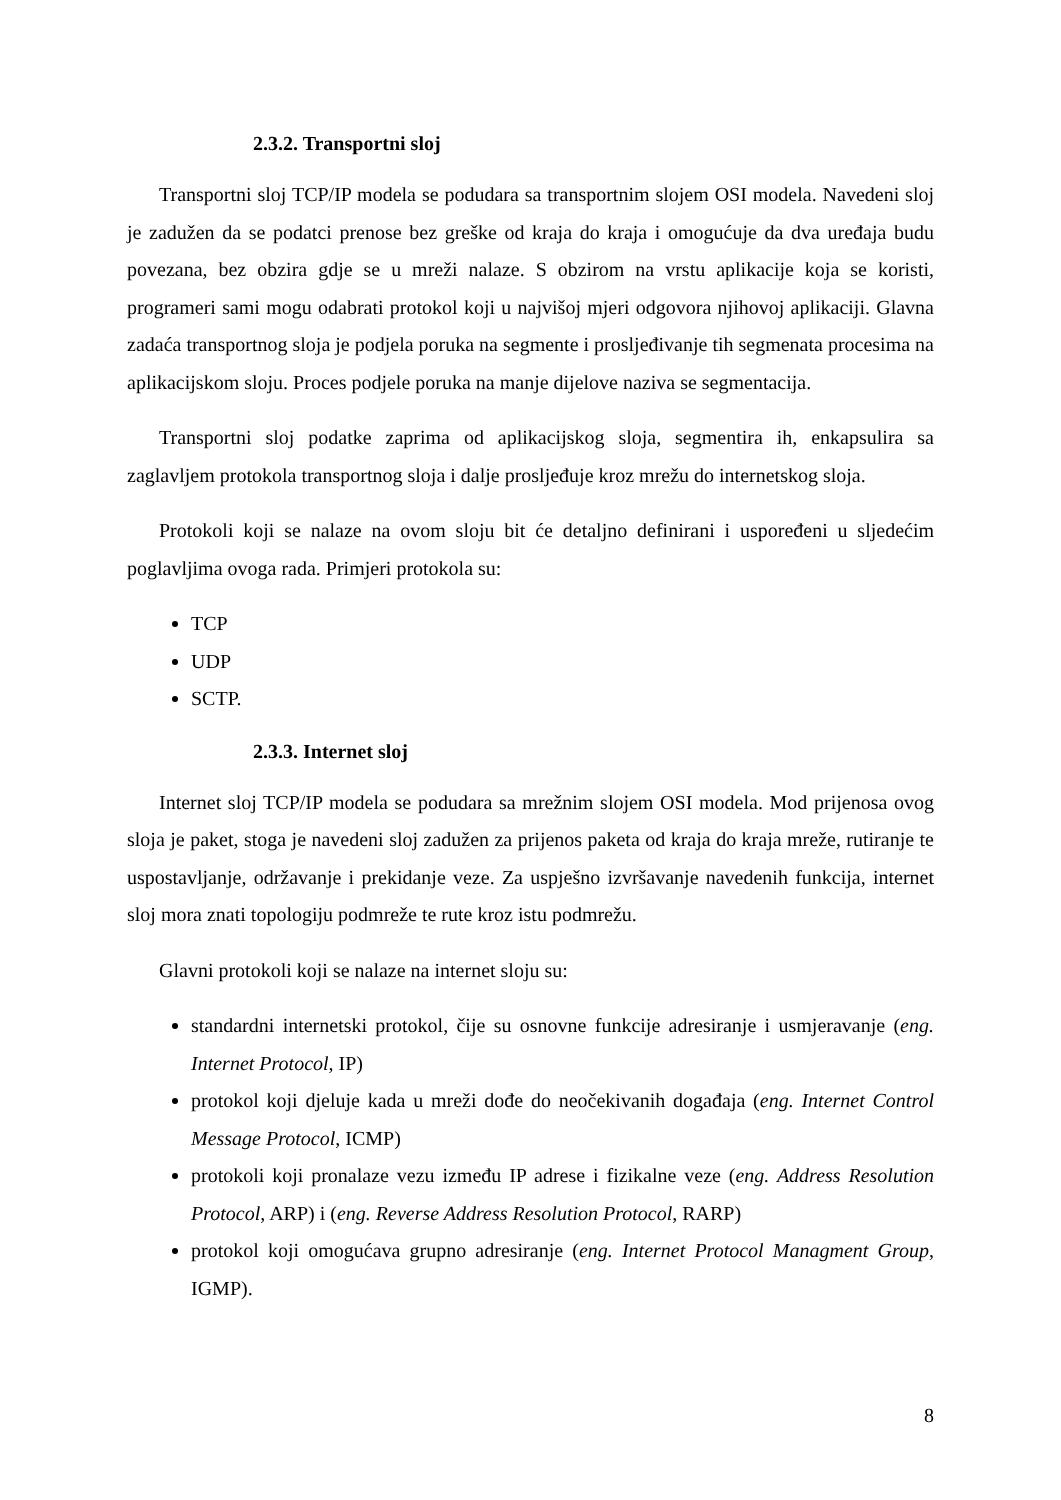2.3.2. Transportni sloj
Transportni sloj TCP/IP modela se podudara sa transportnim slojem OSI modela. Navedeni sloj je zadužen da se podatci prenose bez greške od kraja do kraja i omogućuje da dva uređaja budu povezana, bez obzira gdje se u mreži nalaze. S obzirom na vrstu aplikacije koja se koristi, programeri sami mogu odabrati protokol koji u najvišoj mjeri odgovora njihovoj aplikaciji. Glavna zadaća transportnog sloja je podjela poruka na segmente i prosljeđivanje tih segmenata procesima na aplikacijskom sloju. Proces podjele poruka na manje dijelove naziva se segmentacija.
Transportni sloj podatke zaprima od aplikacijskog sloja, segmentira ih, enkapsulira sa zaglavljem protokola transportnog sloja i dalje prosljeđuje kroz mrežu do internetskog sloja.
Protokoli koji se nalaze na ovom sloju bit će detaljno definirani i uspoređeni u sljedećim poglavljima ovoga rada. Primjeri protokola su:
TCP
UDP
SCTP.
2.3.3. Internet sloj
Internet sloj TCP/IP modela se podudara sa mrežnim slojem OSI modela. Mod prijenosa ovog sloja je paket, stoga je navedeni sloj zadužen za prijenos paketa od kraja do kraja mreže, rutiranje te uspostavljanje, održavanje i prekidanje veze. Za uspješno izvršavanje navedenih funkcija, internet sloj mora znati topologiju podmreže te rute kroz istu podmrežu.
Glavni protokoli koji se nalaze na internet sloju su:
standardni internetski protokol, čije su osnovne funkcije adresiranje i usmjeravanje (eng. Internet Protocol, IP)
protokol koji djeluje kada u mreži dođe do neočekivanih događaja (eng. Internet Control Message Protocol, ICMP)
protokoli koji pronalaze vezu između IP adrese i fizikalne veze (eng. Address Resolution Protocol, ARP) i (eng. Reverse Address Resolution Protocol, RARP)
protokol koji omogućava grupno adresiranje (eng. Internet Protocol Managment Group, IGMP).
8